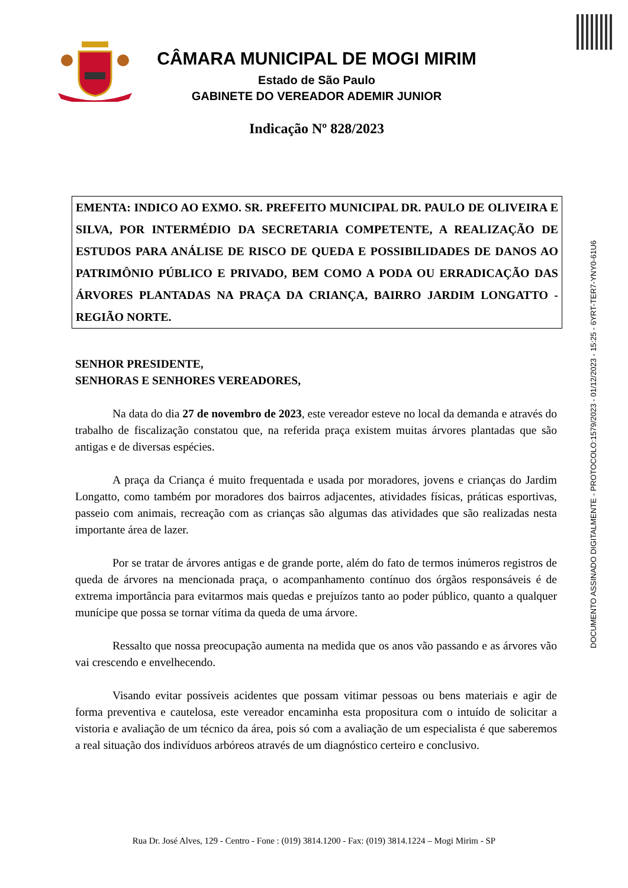DOCUMENTO ASSINADO DIGITALMENTE - PROTOCOLO:1579/2023 - 01/12/2023 - 15:25 - 6YRT-TER7-YNY0-61U6
CÂMARA MUNICIPAL DE MOGI MIRIM
Estado de São Paulo
GABINETE DO VEREADOR ADEMIR JUNIOR
Indicação Nº 828/2023
EMENTA: INDICO AO EXMO. SR. PREFEITO MUNICIPAL DR. PAULO DE OLIVEIRA E SILVA, POR INTERMÉDIO DA SECRETARIA COMPETENTE, A REALIZAÇÃO DE ESTUDOS PARA ANÁLISE DE RISCO DE QUEDA E POSSIBILIDADES DE DANOS AO PATRIMÔNIO PÚBLICO E PRIVADO, BEM COMO A PODA OU ERRADICAÇÃO DAS ÁRVORES PLANTADAS NA PRAÇA DA CRIANÇA, BAIRRO JARDIM LONGATTO - REGIÃO NORTE.
SENHOR PRESIDENTE,
SENHORAS E SENHORES VEREADORES,
Na data do dia 27 de novembro de 2023, este vereador esteve no local da demanda e através do trabalho de fiscalização constatou que, na referida praça existem muitas árvores plantadas que são antigas e de diversas espécies.
A praça da Criança é muito frequentada e usada por moradores, jovens e crianças do Jardim Longatto, como também por moradores dos bairros adjacentes, atividades físicas, práticas esportivas, passeio com animais, recreação com as crianças são algumas das atividades que são realizadas nesta importante área de lazer.
Por se tratar de árvores antigas e de grande porte, além do fato de termos inúmeros registros de queda de árvores na mencionada praça, o acompanhamento contínuo dos órgãos responsáveis é de extrema importância para evitarmos mais quedas e prejuízos tanto ao poder público, quanto a qualquer munícipe que possa se tornar vítima da queda de uma árvore.
Ressalto que nossa preocupação aumenta na medida que os anos vão passando e as árvores vão vai crescendo e envelhecendo.
Visando evitar possíveis acidentes que possam vitimar pessoas ou bens materiais e agir de forma preventiva e cautelosa, este vereador encaminha esta propositura com o intuído de solicitar a vistoria e avaliação de um técnico da área, pois só com a avaliação de um especialista é que saberemos a real situação dos indivíduos arbóreos através de um diagnóstico certeiro e conclusivo.
Rua Dr. José Alves, 129 - Centro - Fone : (019) 3814.1200 - Fax: (019) 3814.1224 – Mogi Mirim - SP